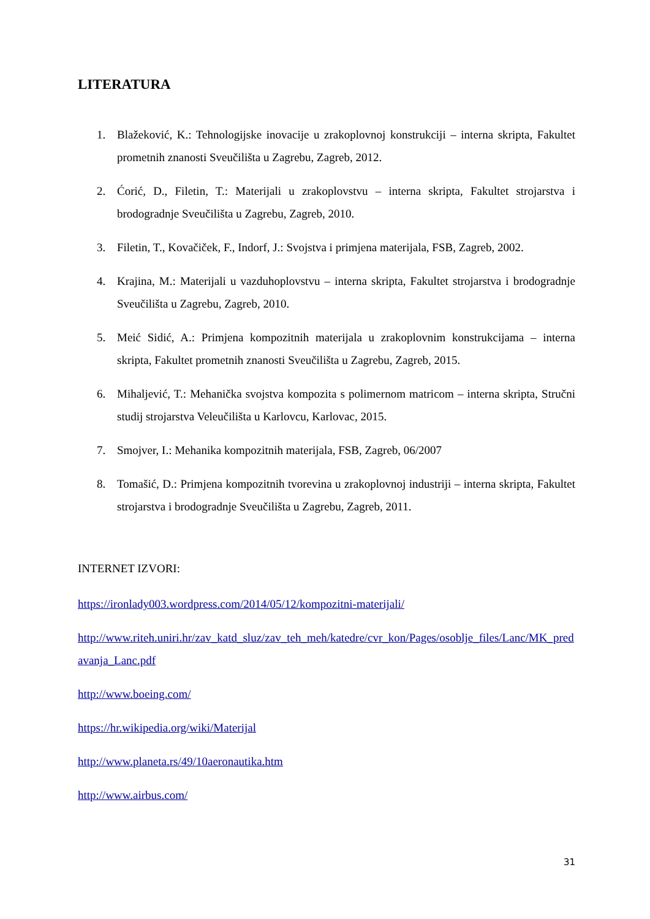LITERATURA
1. Blažeković, K.: Tehnologijske inovacije u zrakoplovnoj konstrukciji – interna skripta, Fakultet prometnih znanosti Sveučilišta u Zagrebu, Zagreb, 2012.
2. Ćorić, D., Filetin, T.: Materijali u zrakoplovstvu – interna skripta, Fakultet strojarstva i brodogradnje Sveučilišta u Zagrebu, Zagreb, 2010.
3. Filetin, T., Kovačiček, F., Indorf, J.: Svojstva i primjena materijala, FSB, Zagreb, 2002.
4. Krajina, M.: Materijali u vazduhoplovstvu – interna skripta, Fakultet strojarstva i brodogradnje Sveučilišta u Zagrebu, Zagreb, 2010.
5. Meić Sidić, A.: Primjena kompozitnih materijala u zrakoplovnim konstrukcijama – interna skripta, Fakultet prometnih znanosti Sveučilišta u Zagrebu, Zagreb, 2015.
6. Mihaljević, T.: Mehanička svojstva kompozita s polimernom matricom – interna skripta, Stručni studij strojarstva Veleučilišta u Karlovcu, Karlovac, 2015.
7. Smojver, I.: Mehanika kompozitnih materijala, FSB, Zagreb, 06/2007
8. Tomašić, D.: Primjena kompozitnih tvorevina u zrakoplovnoj industriji – interna skripta, Fakultet strojarstva i brodogradnje Sveučilišta u Zagrebu, Zagreb, 2011.
INTERNET IZVORI:
https://ironlady003.wordpress.com/2014/05/12/kompozitni-materijali/
http://www.riteh.uniri.hr/zav_katd_sluz/zav_teh_meh/katedre/cvr_kon/Pages/osoblje_files/Lanc/MK_predavanja_Lanc.pdf
http://www.boeing.com/
https://hr.wikipedia.org/wiki/Materijal
http://www.planeta.rs/49/10aeronautika.htm
http://www.airbus.com/
31